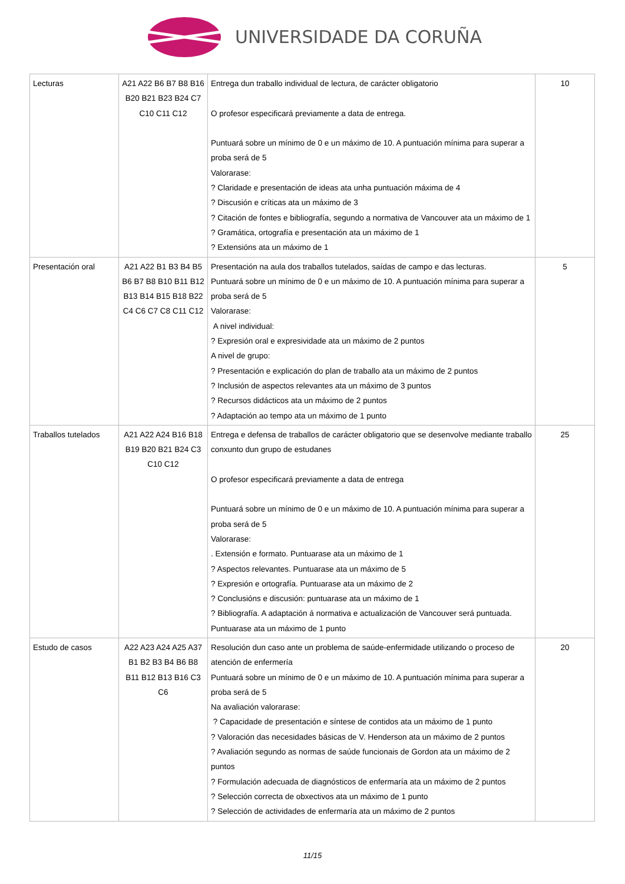UNIVERSIDADE DA CORUÑA
| Lecturas | A21 A22 B6 B7 B8 B16 B20 B21 B23 B24 C7 C10 C11 C12 | Entrega dun traballo individual de lectura, de carácter obligatorio O profesor especificará previamente a data de entrega. Puntuará sobre un mínimo de 0 e un máximo de 10. A puntuación mínima para superar a proba será de 5 Valorarase: ? Claridade e presentación de ideas ata unha puntuación máxima de 4 ? Discusión e críticas ata un máximo de 3 ? Citación de fontes e bibliografía, segundo a normativa de Vancouver ata un máximo de 1 ? Gramática, ortografía e presentación ata un máximo de 1 ? Extensións ata un máximo de 1 | 10 |
| Presentación oral | A21 A22 B1 B3 B4 B5 B6 B7 B8 B10 B11 B12 B13 B14 B15 B18 B22 C4 C6 C7 C8 C11 C12 | Presentación na aula dos traballos tutelados, saídas de campo e das lecturas. Puntuará sobre un mínimo de 0 e un máximo de 10. A puntuación mínima para superar a proba será de 5 Valorarase: A nivel individual: ? Expresión oral e expresividade ata un máximo de 2 puntos A nivel de grupo: ? Presentación e explicación do plan de traballo ata un máximo de 2 puntos ? Inclusión de aspectos relevantes ata un máximo de 3 puntos ? Recursos didácticos ata un máximo de 2 puntos ? Adaptación ao tempo ata un máximo de 1 punto | 5 |
| Traballos tutelados | A21 A22 A24 B16 B18 B19 B20 B21 B24 C3 C10 C12 | Entrega e defensa de traballos de carácter obligatorio que se desenvolve mediante traballo conxunto dun grupo de estudanes O profesor especificará previamente a data de entrega Puntuará sobre un mínimo de 0 e un máximo de 10. A puntuación mínima para superar a proba será de 5 Valorarase: . Extensión e formato. Puntuarase ata un máximo de 1 ? Aspectos relevantes. Puntuarase ata un máximo de 5 ? Expresión e ortografía. Puntuarase ata un máximo de 2 ? Conclusións e discusión: puntuarase ata un máximo de 1 ? Bibliografía. A adaptación á normativa e actualización de Vancouver será puntuada. Puntuarase ata un máximo de 1 punto | 25 |
| Estudo de casos | A22 A23 A24 A25 A37 B1 B2 B3 B4 B6 B8 B11 B12 B13 B16 C3 C6 | Resolución dun caso ante un problema de saúde-enfermidade utilizando o proceso de atención de enfermería Puntuará sobre un mínimo de 0 e un máximo de 10. A puntuación mínima para superar a proba será de 5 Na avaliación valorarase: ? Capacidade de presentación e síntese de contidos ata un máximo de 1 punto ? Valoración das necesidades básicas de V. Henderson ata un máximo de 2 puntos ? Avaliación segundo as normas de saúde funcionais de Gordon ata un máximo de 2 puntos ? Formulación adecuada de diagnósticos de enfermaría ata un máximo de 2 puntos ? Selección correcta de obxectivos ata un máximo de 1 punto ? Selección de actividades de enfermaría ata un máximo de 2 puntos | 20 |
11/15